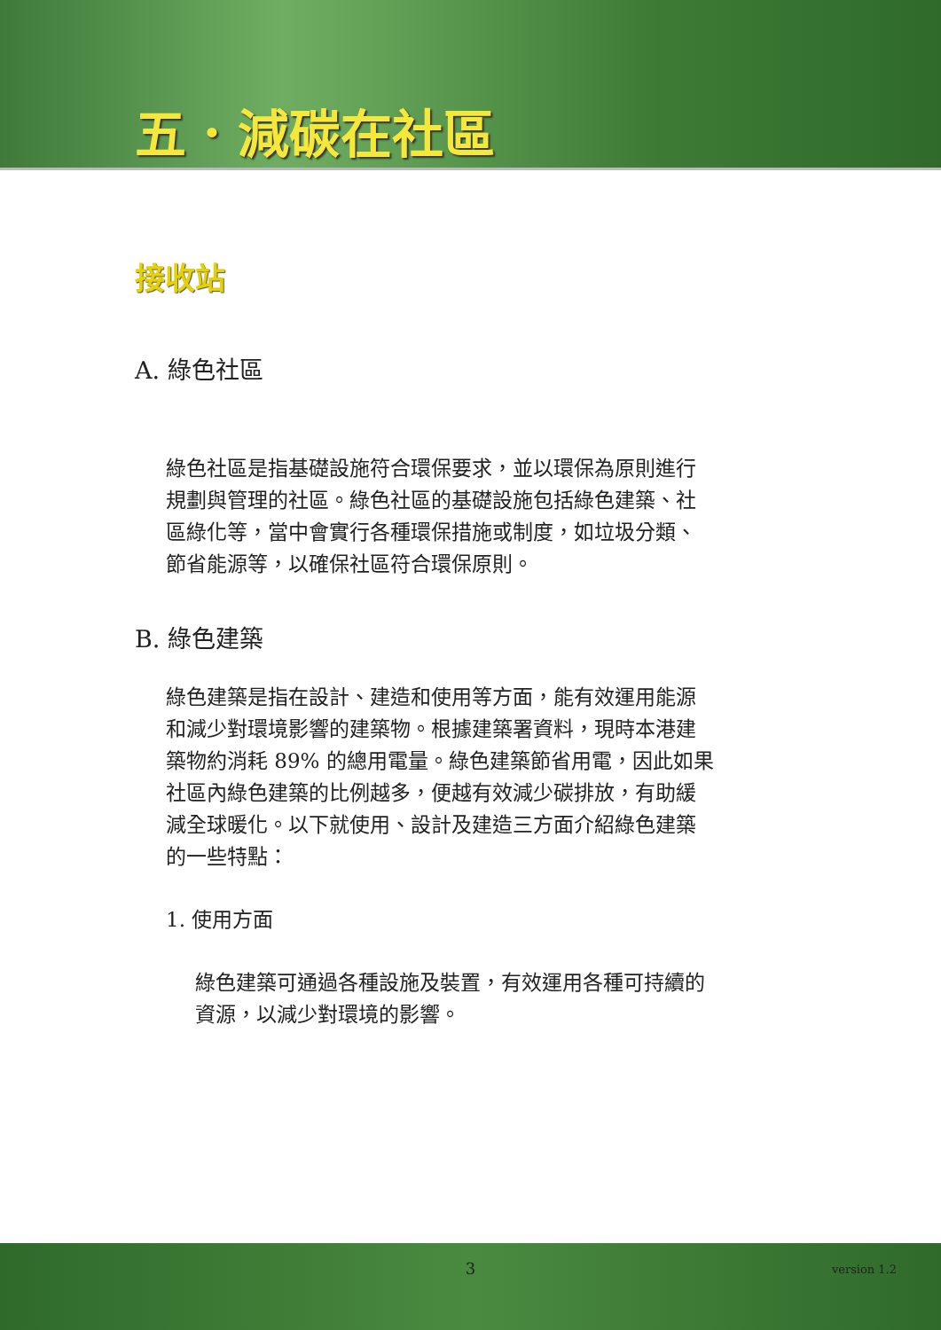五．減碳在社區
接收站
A. 綠色社區
綠色社區是指基礎設施符合環保要求，並以環保為原則進行規劃與管理的社區。綠色社區的基礎設施包括綠色建築、社區綠化等，當中會實行各種環保措施或制度，如垃圾分類、節省能源等，以確保社區符合環保原則。
B. 綠色建築
綠色建築是指在設計、建造和使用等方面，能有效運用能源和減少對環境影響的建築物。根據建築署資料，現時本港建築物約消耗 89% 的總用電量。綠色建築節省用電，因此如果社區內綠色建築的比例越多，便越有效減少碳排放，有助緩減全球暖化。以下就使用、設計及建造三方面介紹綠色建築的一些特點：
1. 使用方面
綠色建築可通過各種設施及裝置，有效運用各種可持續的資源，以減少對環境的影響。
3
version 1.2